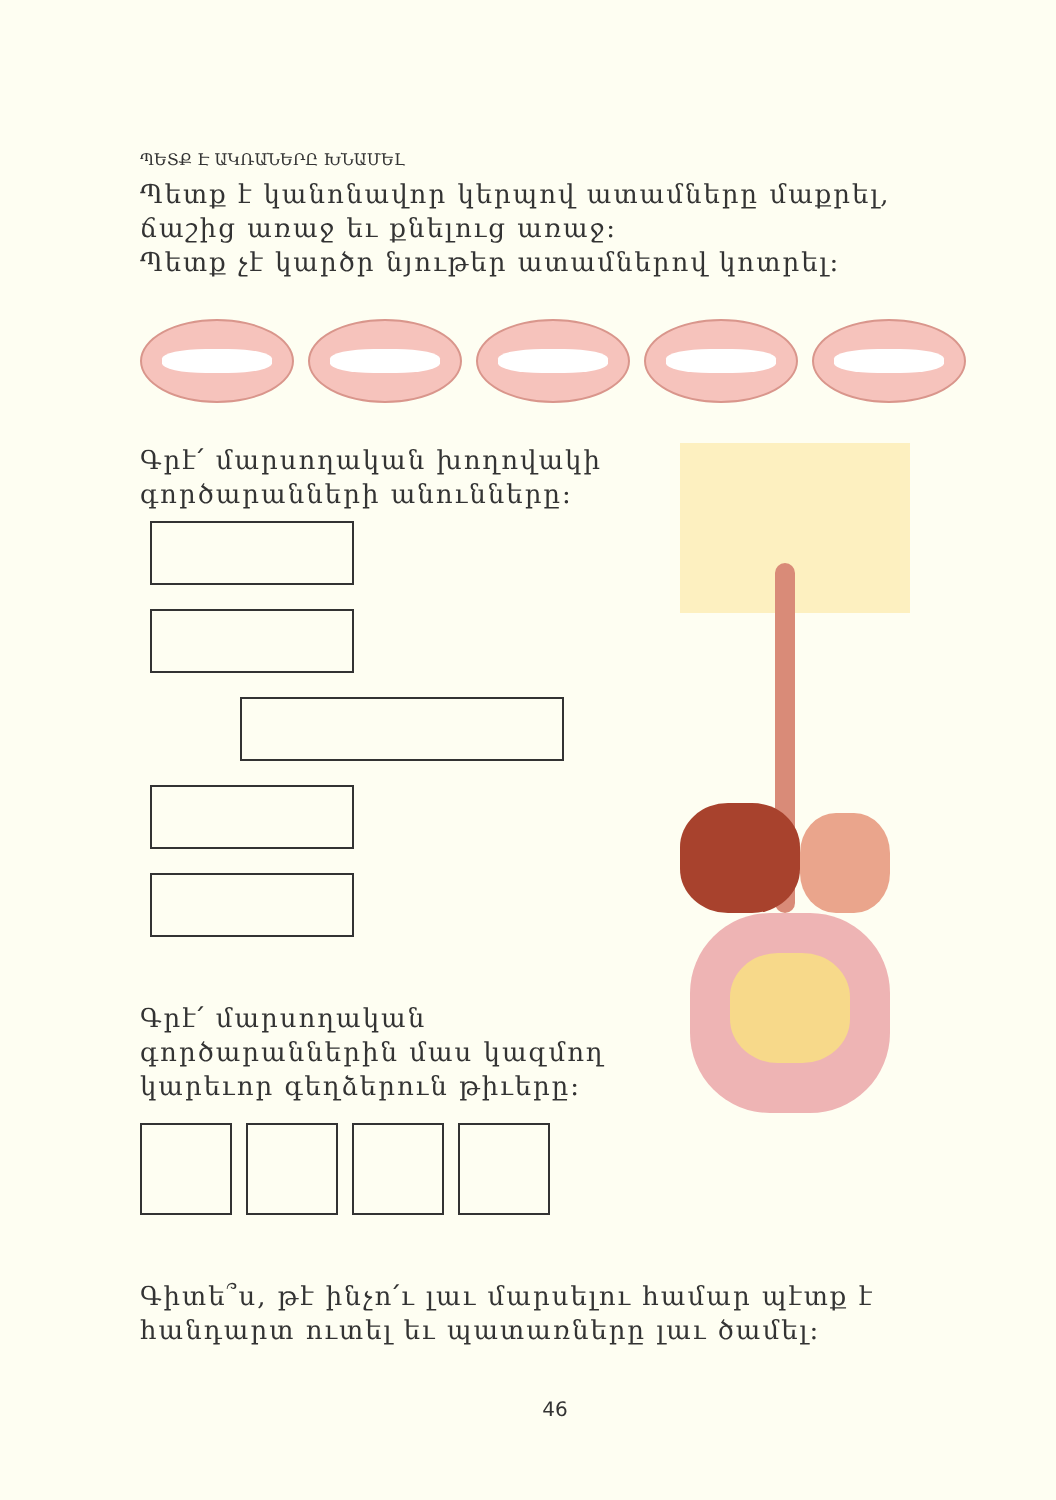ՊԵՏՔ Է ԱԿՌԱՆԵՐԸ ԽՆԱՄԵԼ
Պետք է կանոնավոր կերպով ատամները մաքրել, ճաշից առաջ եւ քնելուց առաջ:
Պետք չէ կարծր նյութեր ատամներով կոտրել:
Գրէ՛ մարսողական խողովակի գործարանների անունները:
Գրէ՛ մարսողական գործարաններին մաս կազմող կարեւոր գեղձերուն թիւերը:
Գիտե՞ս, թէ ինչո՛ւ լաւ մարսելու համար պէտք է հանդարտ ուտել եւ պատառները լաւ ծամել:
46